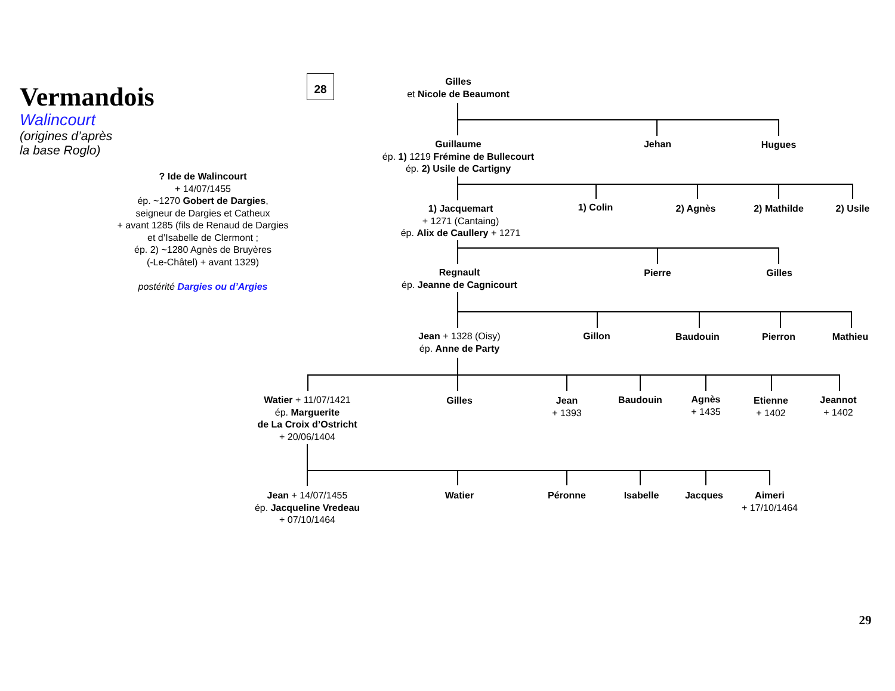Vermandois
Walincourt
(origines d’après
la base Roglo)
28
? Ide de Walincourt
+ 14/07/1455
ép. ~1270 Gobert de Dargies,
seigneur de Dargies et Catheux
+ avant 1285 (fils de Renaud de Dargies
et d’Isabelle de Clermont ;
ép. 2) ~1280 Agnès de Bruyères
(-Le-Châtel) + avant 1329)
postérité Dargies ou d’Argies
Gilles
et Nicole de Beaumont
Guillaume
ép. 1) 1219 Frémine de Bullecourt
ép. 2) Usile de Cartigny
Jehan Hugues
1) Jacquemart
+ 1271 (Cantaing)
ép. Alix de Caullery + 1271
1) Colin 2) Agnès 2) Mathilde 2) Usile
Regnault
ép. Jeanne de Cagnicourt
Pierre Gilles
Jean + 1328 (Oisy)
ép. Anne de Party
Gillon Baudouin Pierron Mathieu
Watier + 11/07/1421
ép. Marguerite
de La Croix d’Ostricht
+ 20/06/1404
Gilles
Jean
+ 1393
Baudouin
Agnès
+ 1435
Etienne
+ 1402
Jeannot
+ 1402
Jean + 14/07/1455
ép. Jacqueline Vredeau
+ 07/10/1464
Watier Péronne Isabelle Jacques
Aimeri
+ 17/10/1464
29